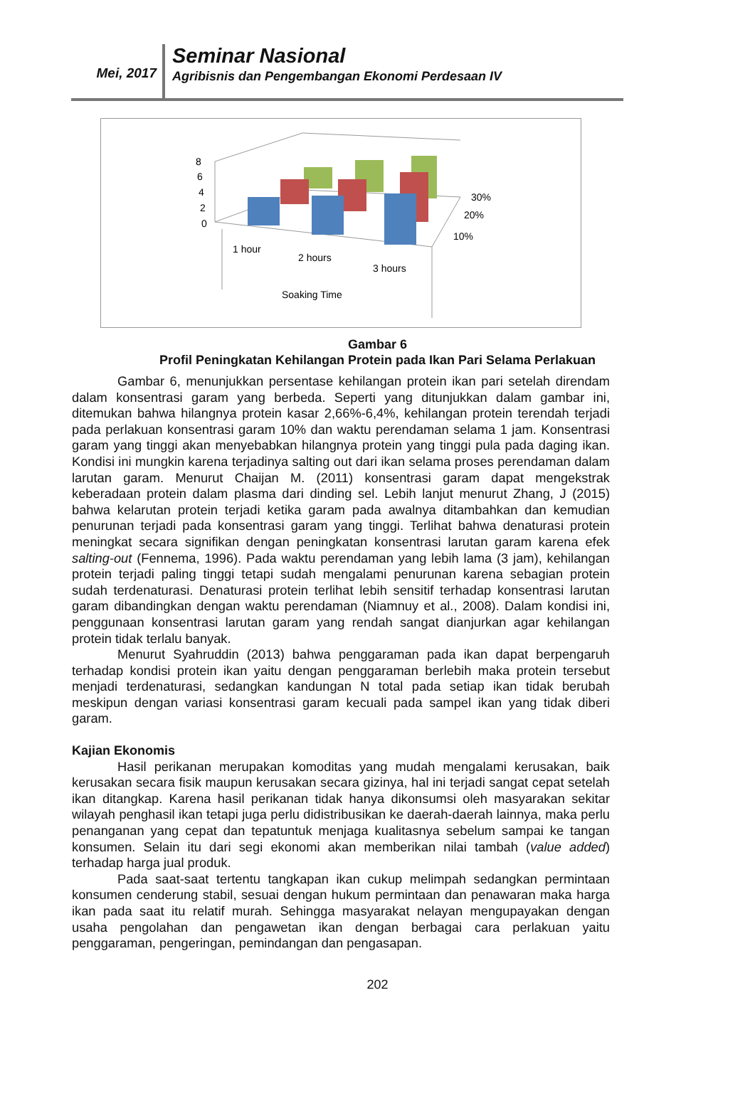Mei, 2017
Seminar Nasional
Agribisnis dan Pengembangan Ekonomi Perdesaan IV
8
6
4
2
0
30%
20%
10%
1 hour
2 hours
3 hours
Soaking Time
Gambar 6
Profil Peningkatan Kehilangan Protein pada Ikan Pari Selama Perlakuan
Gambar 6, menunjukkan persentase kehilangan protein ikan pari setelah direndam dalam konsentrasi garam yang berbeda. Seperti yang ditunjukkan dalam gambar ini, ditemukan bahwa hilangnya protein kasar 2,66%-6,4%, kehilangan protein terendah terjadi pada perlakuan konsentrasi garam 10% dan waktu perendaman selama 1 jam. Konsentrasi garam yang tinggi akan menyebabkan hilangnya protein yang tinggi pula pada daging ikan. Kondisi ini mungkin karena terjadinya salting out dari ikan selama proses perendaman dalam larutan garam. Menurut Chaijan M. (2011) konsentrasi garam dapat mengekstrak keberadaan protein dalam plasma dari dinding sel. Lebih lanjut menurut Zhang, J (2015) bahwa kelarutan protein terjadi ketika garam pada awalnya ditambahkan dan kemudian penurunan terjadi pada konsentrasi garam yang tinggi. Terlihat bahwa denaturasi protein meningkat secara signifikan dengan peningkatan konsentrasi larutan garam karena efek salting-out (Fennema, 1996). Pada waktu perendaman yang lebih lama (3 jam), kehilangan protein terjadi paling tinggi tetapi sudah mengalami penurunan karena sebagian protein sudah terdenaturasi. Denaturasi protein terlihat lebih sensitif terhadap konsentrasi larutan garam dibandingkan dengan waktu perendaman (Niamnuy et al., 2008). Dalam kondisi ini, penggunaan konsentrasi larutan garam yang rendah sangat dianjurkan agar kehilangan protein tidak terlalu banyak.
Menurut Syahruddin (2013) bahwa penggaraman pada ikan dapat berpengaruh terhadap kondisi protein ikan yaitu dengan penggaraman berlebih maka protein tersebut menjadi terdenaturasi, sedangkan kandungan N total pada setiap ikan tidak berubah meskipun dengan variasi konsentrasi garam kecuali pada sampel ikan yang tidak diberi garam.
Kajian Ekonomis
Hasil perikanan merupakan komoditas yang mudah mengalami kerusakan, baik kerusakan secara fisik maupun kerusakan secara gizinya, hal ini terjadi sangat cepat setelah ikan ditangkap. Karena hasil perikanan tidak hanya dikonsumsi oleh masyarakan sekitar wilayah penghasil ikan tetapi juga perlu didistribusikan ke daerah-daerah lainnya, maka perlu penanganan yang cepat dan tepatuntuk menjaga kualitasnya sebelum sampai ke tangan konsumen. Selain itu dari segi ekonomi akan memberikan nilai tambah (value added) terhadap harga jual produk.
Pada saat-saat tertentu tangkapan ikan cukup melimpah sedangkan permintaan konsumen cenderung stabil, sesuai dengan hukum permintaan dan penawaran maka harga ikan pada saat itu relatif murah. Sehingga masyarakat nelayan mengupayakan dengan usaha pengolahan dan pengawetan ikan dengan berbagai cara perlakuan yaitu penggaraman, pengeringan, pemindangan dan pengasapan.
202